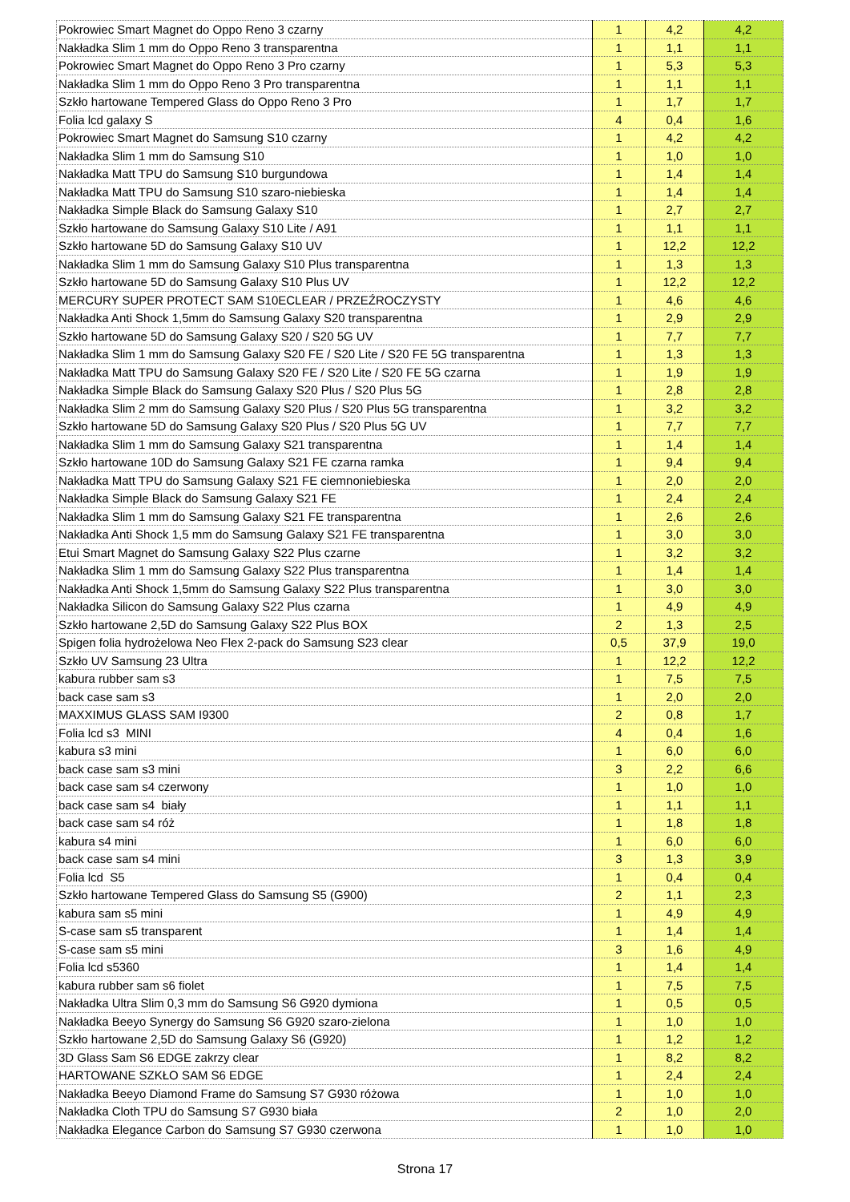| Pokrowiec Smart Magnet do Oppo Reno 3 czarny | 1 | 4,2 | 4,2 |
| Nakładka Slim 1 mm do Oppo Reno 3 transparentna | 1 | 1,1 | 1,1 |
| Pokrowiec Smart Magnet do Oppo Reno 3 Pro czarny | 1 | 5,3 | 5,3 |
| Nakładka Slim 1 mm do Oppo Reno 3 Pro transparentna | 1 | 1,1 | 1,1 |
| Szkło hartowane Tempered Glass do Oppo Reno 3 Pro | 1 | 1,7 | 1,7 |
| Folia lcd galaxy S | 4 | 0,4 | 1,6 |
| Pokrowiec Smart Magnet do Samsung S10 czarny | 1 | 4,2 | 4,2 |
| Nakładka Slim 1 mm do Samsung S10 | 1 | 1,0 | 1,0 |
| Nakładka Matt TPU do Samsung S10 burgundowa | 1 | 1,4 | 1,4 |
| Nakładka Matt TPU do Samsung S10 szaro-niebieska | 1 | 1,4 | 1,4 |
| Nakładka Simple Black do Samsung Galaxy S10 | 1 | 2,7 | 2,7 |
| Szkło hartowane do Samsung Galaxy S10 Lite / A91 | 1 | 1,1 | 1,1 |
| Szkło hartowane 5D do Samsung Galaxy S10 UV | 1 | 12,2 | 12,2 |
| Nakładka Slim 1 mm do Samsung Galaxy S10 Plus transparentna | 1 | 1,3 | 1,3 |
| Szkło hartowane 5D do Samsung Galaxy S10 Plus UV | 1 | 12,2 | 12,2 |
| MERCURY SUPER PROTECT SAM S10ECLEAR / PRZEŹROCZYSTY | 1 | 4,6 | 4,6 |
| Nakładka Anti Shock 1,5mm do Samsung Galaxy S20 transparentna | 1 | 2,9 | 2,9 |
| Szkło hartowane 5D do Samsung Galaxy S20 / S20 5G UV | 1 | 7,7 | 7,7 |
| Nakładka Slim 1 mm do Samsung Galaxy S20 FE / S20 Lite / S20 FE 5G transparentna | 1 | 1,3 | 1,3 |
| Nakładka Matt TPU do Samsung Galaxy S20 FE / S20 Lite / S20 FE 5G czarna | 1 | 1,9 | 1,9 |
| Nakładka Simple Black do Samsung Galaxy S20 Plus / S20 Plus 5G | 1 | 2,8 | 2,8 |
| Nakładka Slim 2 mm do Samsung Galaxy S20 Plus / S20 Plus 5G transparentna | 1 | 3,2 | 3,2 |
| Szkło hartowane 5D do Samsung Galaxy S20 Plus / S20 Plus 5G UV | 1 | 7,7 | 7,7 |
| Nakładka Slim 1 mm do Samsung Galaxy S21 transparentna | 1 | 1,4 | 1,4 |
| Szkło hartowane 10D do Samsung Galaxy S21 FE czarna ramka | 1 | 9,4 | 9,4 |
| Nakładka Matt TPU do Samsung Galaxy S21 FE ciemnoniebieska | 1 | 2,0 | 2,0 |
| Nakładka Simple Black do Samsung Galaxy S21 FE | 1 | 2,4 | 2,4 |
| Nakładka Slim 1 mm do Samsung Galaxy S21 FE transparentna | 1 | 2,6 | 2,6 |
| Nakładka Anti Shock 1,5 mm do Samsung Galaxy S21 FE transparentna | 1 | 3,0 | 3,0 |
| Etui Smart Magnet do Samsung Galaxy S22 Plus czarne | 1 | 3,2 | 3,2 |
| Nakładka Slim 1 mm do Samsung Galaxy S22 Plus transparentna | 1 | 1,4 | 1,4 |
| Nakładka Anti Shock 1,5mm do Samsung Galaxy S22 Plus transparentna | 1 | 3,0 | 3,0 |
| Nakładka Silicon do Samsung Galaxy S22 Plus czarna | 1 | 4,9 | 4,9 |
| Szkło hartowane 2,5D do Samsung Galaxy S22 Plus BOX | 2 | 1,3 | 2,5 |
| Spigen folia hydrożelowa Neo Flex 2-pack do Samsung S23 clear | 0,5 | 37,9 | 19,0 |
| Szkło UV Samsung 23 Ultra | 1 | 12,2 | 12,2 |
| kabura rubber sam s3 | 1 | 7,5 | 7,5 |
| back case sam s3 | 1 | 2,0 | 2,0 |
| MAXXIMUS GLASS SAM I9300 | 2 | 0,8 | 1,7 |
| Folia lcd s3 MINI | 4 | 0,4 | 1,6 |
| kabura s3 mini | 1 | 6,0 | 6,0 |
| back case sam s3 mini | 3 | 2,2 | 6,6 |
| back case sam s4 czerwony | 1 | 1,0 | 1,0 |
| back case sam s4 biały | 1 | 1,1 | 1,1 |
| back case sam s4 róż | 1 | 1,8 | 1,8 |
| kabura s4 mini | 1 | 6,0 | 6,0 |
| back case sam s4 mini | 3 | 1,3 | 3,9 |
| Folia lcd S5 | 1 | 0,4 | 0,4 |
| Szkło hartowane Tempered Glass do Samsung S5 (G900) | 2 | 1,1 | 2,3 |
| kabura sam s5 mini | 1 | 4,9 | 4,9 |
| S-case sam s5 transparent | 1 | 1,4 | 1,4 |
| S-case sam s5 mini | 3 | 1,6 | 4,9 |
| Folia lcd s5360 | 1 | 1,4 | 1,4 |
| kabura rubber sam s6 fiolet | 1 | 7,5 | 7,5 |
| Nakładka Ultra Slim 0,3 mm do Samsung S6 G920 dymiona | 1 | 0,5 | 0,5 |
| Nakładka Beeyo Synergy do Samsung S6 G920 szaro-zielona | 1 | 1,0 | 1,0 |
| Szkło hartowane 2,5D do Samsung Galaxy S6 (G920) | 1 | 1,2 | 1,2 |
| 3D Glass Sam S6 EDGE zakrzy clear | 1 | 8,2 | 8,2 |
| HARTOWANE SZKŁO SAM S6 EDGE | 1 | 2,4 | 2,4 |
| Nakładka Beeyo Diamond Frame do Samsung S7 G930 różowa | 1 | 1,0 | 1,0 |
| Nakładka Cloth TPU do Samsung S7 G930 biała | 2 | 1,0 | 2,0 |
| Nakładka Elegance Carbon do Samsung S7 G930 czerwona | 1 | 1,0 | 1,0 |
Strona 17